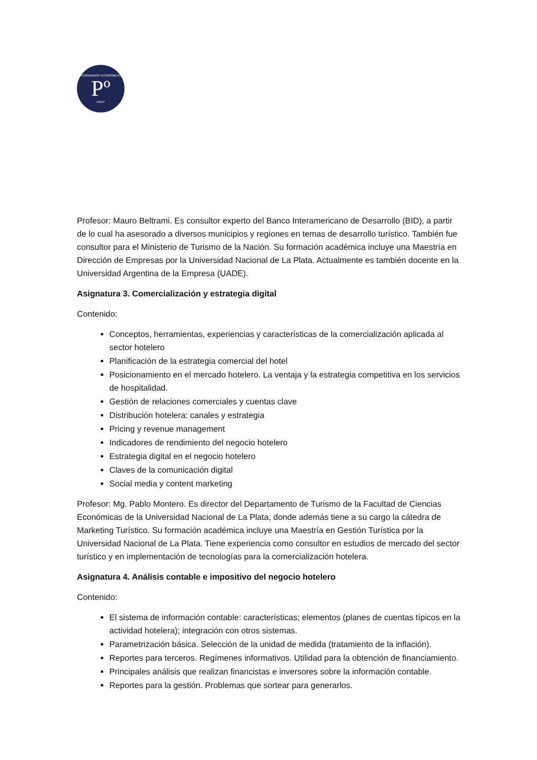POSGRADOS ECONÓMICAS
Pº
UNLP
Profesor: Mauro Beltrami. Es consultor experto del Banco Interamericano de Desarrollo (BID), a partir de lo cual ha asesorado a diversos municipios y regiones en temas de desarrollo turístico. También fue consultor para el Ministerio de Turismo de la Nación. Su formación académica incluye una Maestría en Dirección de Empresas por la Universidad Nacional de La Plata. Actualmente es también docente en la Universidad Argentina de la Empresa (UADE).
Asignatura 3. Comercialización y estrategia digital
Contenido:
Conceptos, herramientas, experiencias y características de la comercialización aplicada al sector hotelero
Planificación de la estrategia comercial del hotel
Posicionamiento en el mercado hotelero. La ventaja y la estrategia competitiva en los servicios de hospitalidad.
Gestión de relaciones comerciales y cuentas clave
Distribución hotelera: canales y estrategia
Pricing y revenue management
Indicadores de rendimiento del negocio hotelero
Estrategia digital en el negocio hotelero
Claves de la comunicación digital
Social media y content marketing
Profesor: Mg. Pablo Montero. Es director del Departamento de Turismo de la Facultad de Ciencias Económicas de la Universidad Nacional de La Plata, donde además tiene a su cargo la cátedra de Marketing Turístico. Su formación académica incluye una Maestría en Gestión Turística por la Universidad Nacional de La Plata. Tiene experiencia como consultor en estudios de mercado del sector turístico y en implementación de tecnologías para la comercialización hotelera.
Asignatura 4. Análisis contable e impositivo del negocio hotelero
Contenido:
El sistema de información contable: características; elementos (planes de cuentas típicos en la actividad hotelera); integración con otros sistemas.
Parametrización básica. Selección de la unidad de medida (tratamiento de la inflación).
Reportes para terceros. Regímenes informativos. Utilidad para la obtención de financiamiento.
Principales análisis que realizan financistas e inversores sobre la información contable.
Reportes para la gestión. Problemas que sortear para generarlos.